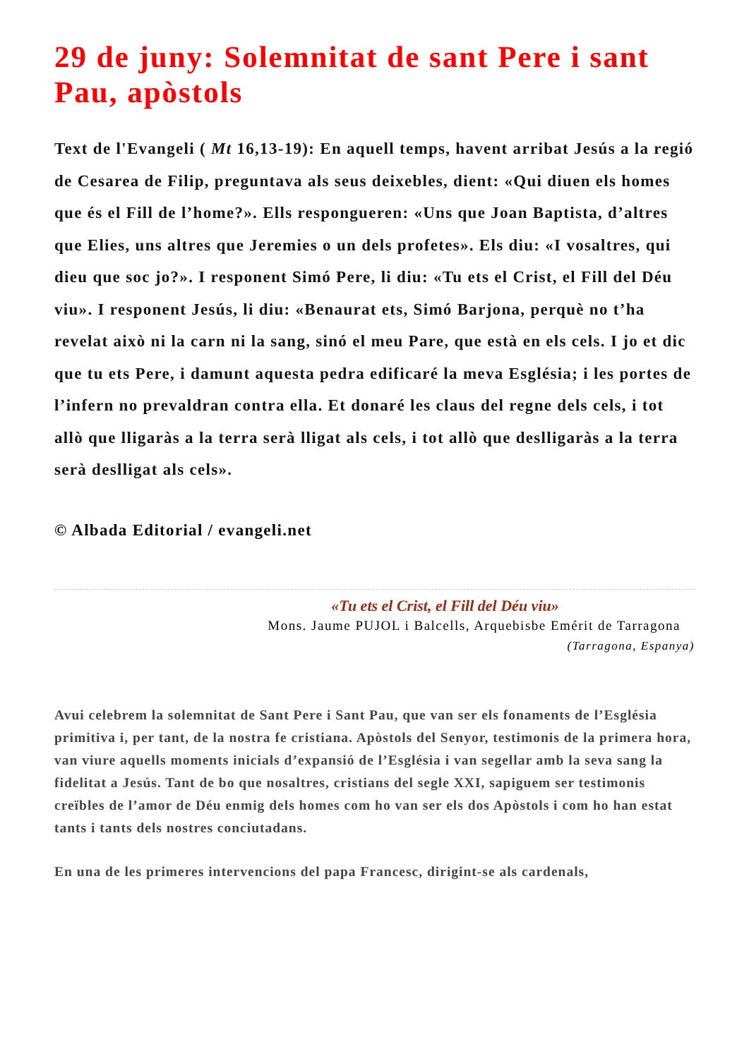29 de juny: Solemnitat de sant Pere i sant Pau, apòstols
Text de l'Evangeli ( Mt 16,13-19): En aquell temps, havent arribat Jesús a la regió de Cesarea de Filip, preguntava als seus deixebles, dient: «Qui diuen els homes que és el Fill de l’home?». Ells respongueren: «Uns que Joan Baptista, d’altres que Elies, uns altres que Jeremies o un dels profetes». Els diu: «I vosaltres, qui dieu que soc jo?». I responent Simó Pere, li diu: «Tu ets el Crist, el Fill del Déu viu». I responent Jesús, li diu: «Benaurat ets, Simó Barjona, perquè no t’ha revelat això ni la carn ni la sang, sinó el meu Pare, que està en els cels. I jo et dic que tu ets Pere, i damunt aquesta pedra edificaré la meva Església; i les portes de l’infern no prevaldran contra ella. Et donaré les claus del regne dels cels, i tot allò que lligaràs a la terra serà lligat als cels, i tot allò que deslligaràs a la terra serà deslligat als cels».
© Albada Editorial / evangeli.net
«Tu ets el Crist, el Fill del Déu viu»
Mons. Jaume PUJOL i Balcells, Arquebisbe Emérit de Tarragona
(Tarragona, Espanya)
Avui celebrem la solemnitat de Sant Pere i Sant Pau, que van ser els fonaments de l’Església primitiva i, per tant, de la nostra fe cristiana. Apòstols del Senyor, testimonis de la primera hora, van viure aquells moments inicials d’expansió de l’Església i van segellar amb la seva sang la fidelitat a Jesús. Tant de bo que nosaltres, cristians del segle XXI, sapiguem ser testimonis creïbles de l’amor de Déu enmig dels homes com ho van ser els dos Apòstols i com ho han estat tants i tants dels nostres conciutadans.
En una de les primeres intervencions del papa Francesc, dirigint-se als cardenals,